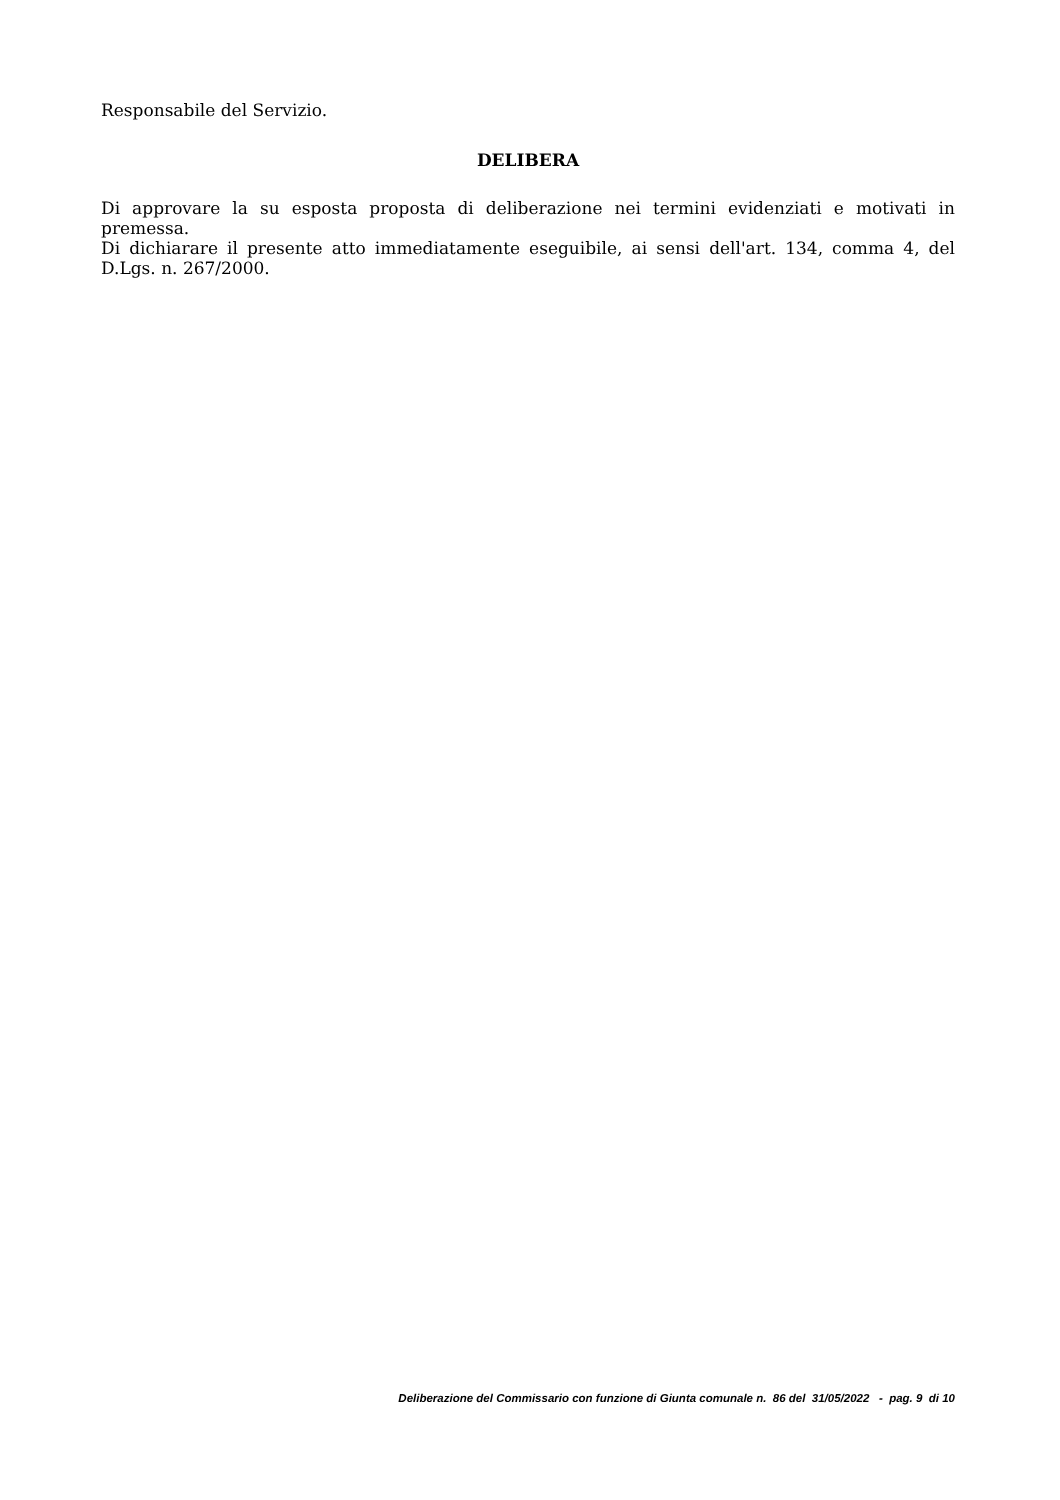Responsabile del Servizio.
DELIBERA
Di approvare la su esposta proposta di deliberazione nei termini evidenziati e motivati in premessa.
Di dichiarare il presente atto immediatamente eseguibile, ai sensi dell'art. 134, comma 4, del D.Lgs. n. 267/2000.
Deliberazione del Commissario con funzione di Giunta comunale n. 86 del 31/05/2022 - pag. 9 di 10